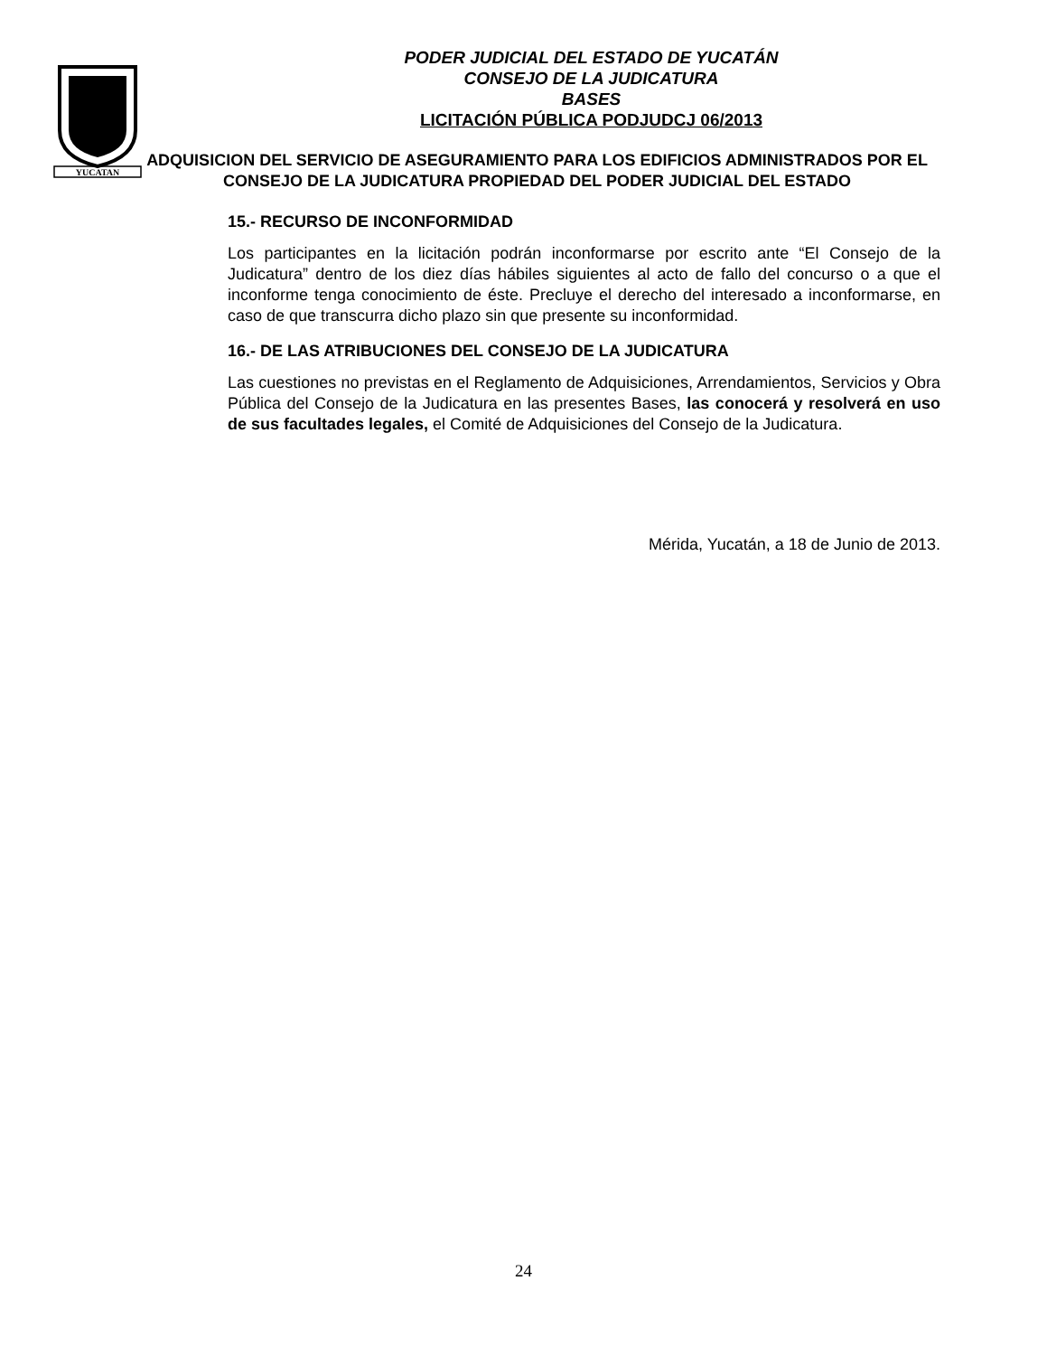YUCATAN
PODER JUDICIAL DEL ESTADO DE YUCATÁN
CONSEJO DE LA JUDICATURA
BASES
LICITACIÓN PÚBLICA PODJUDCJ 06/2013
ADQUISICION DEL SERVICIO DE ASEGURAMIENTO PARA LOS EDIFICIOS ADMINISTRADOS POR EL CONSEJO DE LA JUDICATURA PROPIEDAD DEL PODER JUDICIAL DEL ESTADO
15.- RECURSO DE INCONFORMIDAD
Los participantes en la licitación podrán inconformarse por escrito ante “El Consejo de la Judicatura” dentro de los diez días hábiles siguientes al acto de fallo del concurso o a que el inconforme tenga conocimiento de éste. Precluye el derecho del interesado a inconformarse, en caso de que transcurra dicho plazo sin que presente su inconformidad.
16.- DE LAS ATRIBUCIONES DEL CONSEJO DE LA JUDICATURA
Las cuestiones no previstas en el Reglamento de Adquisiciones, Arrendamientos, Servicios y Obra Pública del Consejo de la Judicatura en las presentes Bases, las conocerá y resolverá en uso de sus facultades legales, el Comité de Adquisiciones del Consejo de la Judicatura.
Mérida, Yucatán, a 18 de Junio de 2013.
24